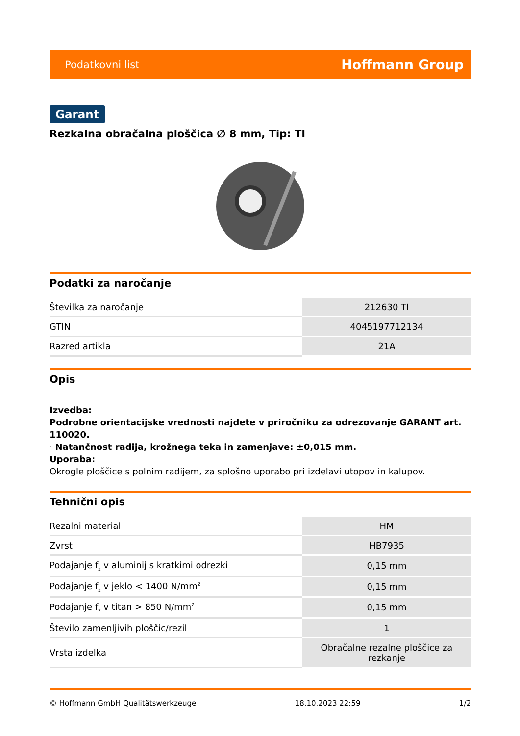Podatkovni list Hoffmann Group
Garant
Rezkalna obračalna ploščica ∅ 8 mm, Tip: TI
Podatki za naročanje
| Številka za naročanje | 212630 TI |
| GTIN | 4045197712134 |
| Razred artikla | 21A |
Opis
Izvedba:
Podrobne orientacijske vrednosti najdete v priročniku za odrezovanje GARANT art. 110020.
· Natančnost radija, krožnega teka in zamenjave: ±0,015 mm.
Uporaba:
Okrogle ploščice s polnim radijem, za splošno uporabo pri izdelavi utopov in kalupov.
Tehnični opis
| Rezalni material | HM |
| Zvrst | HB7935 |
| Podajanje f<sub>z</sub> v aluminij s kratkimi odrezki | 0,15 mm |
| Podajanje f<sub>z</sub> v jeklo < 1400 N/mm<sup>2</sup> | 0,15 mm |
| Podajanje f<sub>z</sub> v titan > 850 N/mm<sup>2</sup> | 0,15 mm |
| Število zamenljivih ploščic/rezil | 1 |
| Vrsta izdelka | Obračalne rezalne ploščice za rezkanje |
© Hoffmann GmbH Qualitätswerkzeuge 18.10.2023 22:59 1/2